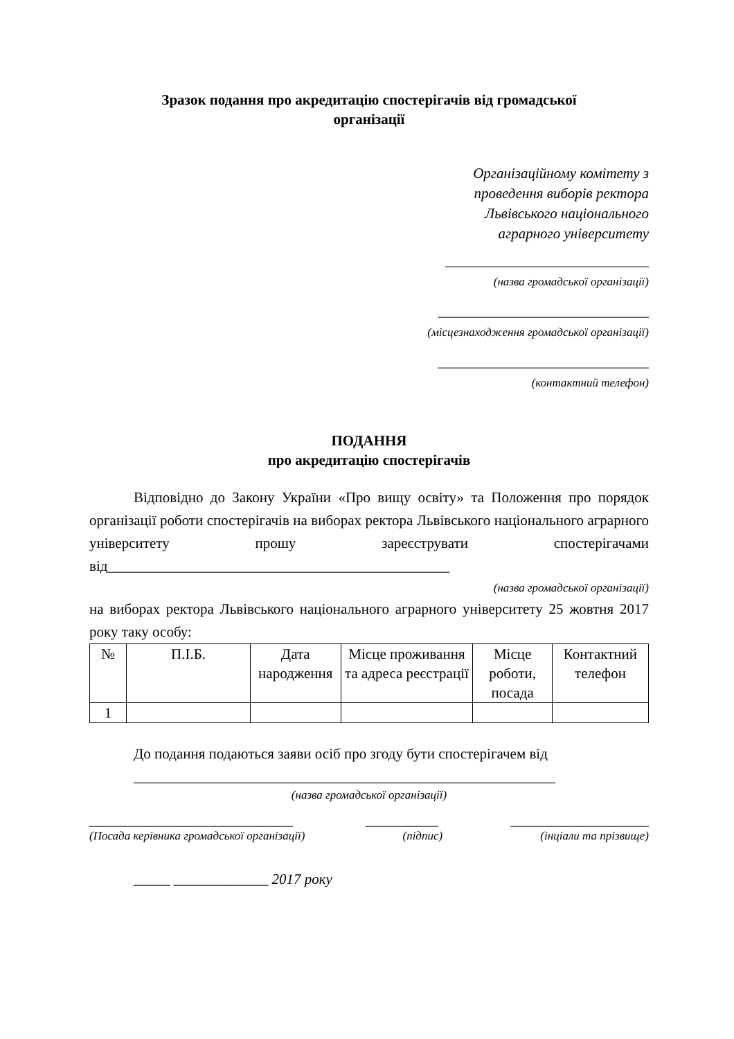Зразок подання про акредитацію спостерігачів від громадської
організації
Організаційному комітету з
проведення виборів ректора
Львівського національного
аграрного університету
____________________________
(назва громадської організації)
_____________________________
(місцезнаходження громадської організації)
_____________________________
(контактний телефон)
ПОДАННЯ
про акредитацію спостерігачів
Відповідно до Закону України «Про вищу освіту» та Положення про порядок організації роботи спостерігачів на виборах ректора Львівського національного аграрного університету прошу зареєструвати спостерігачами від_______________________________________________
(назва громадської організації)
на виборах ректора Львівського національного аграрного університету 25 жовтня 2017 року таку особу:
| № | П.І.Б. | Дата народження | Місце проживання та адреса реєстрації | Місце роботи, посада | Контактний телефон |
| --- | --- | --- | --- | --- | --- |
| 1 | | | | | |
До подання подаються заяви осіб про згоду бути спостерігачем від
__________________________________________________________
(назва громадської організації)
____________________________ __________ ___________________
(Посада керівника громадської організації) (підпис) (інціали та прізвище)
_____ _____________ 2017 року